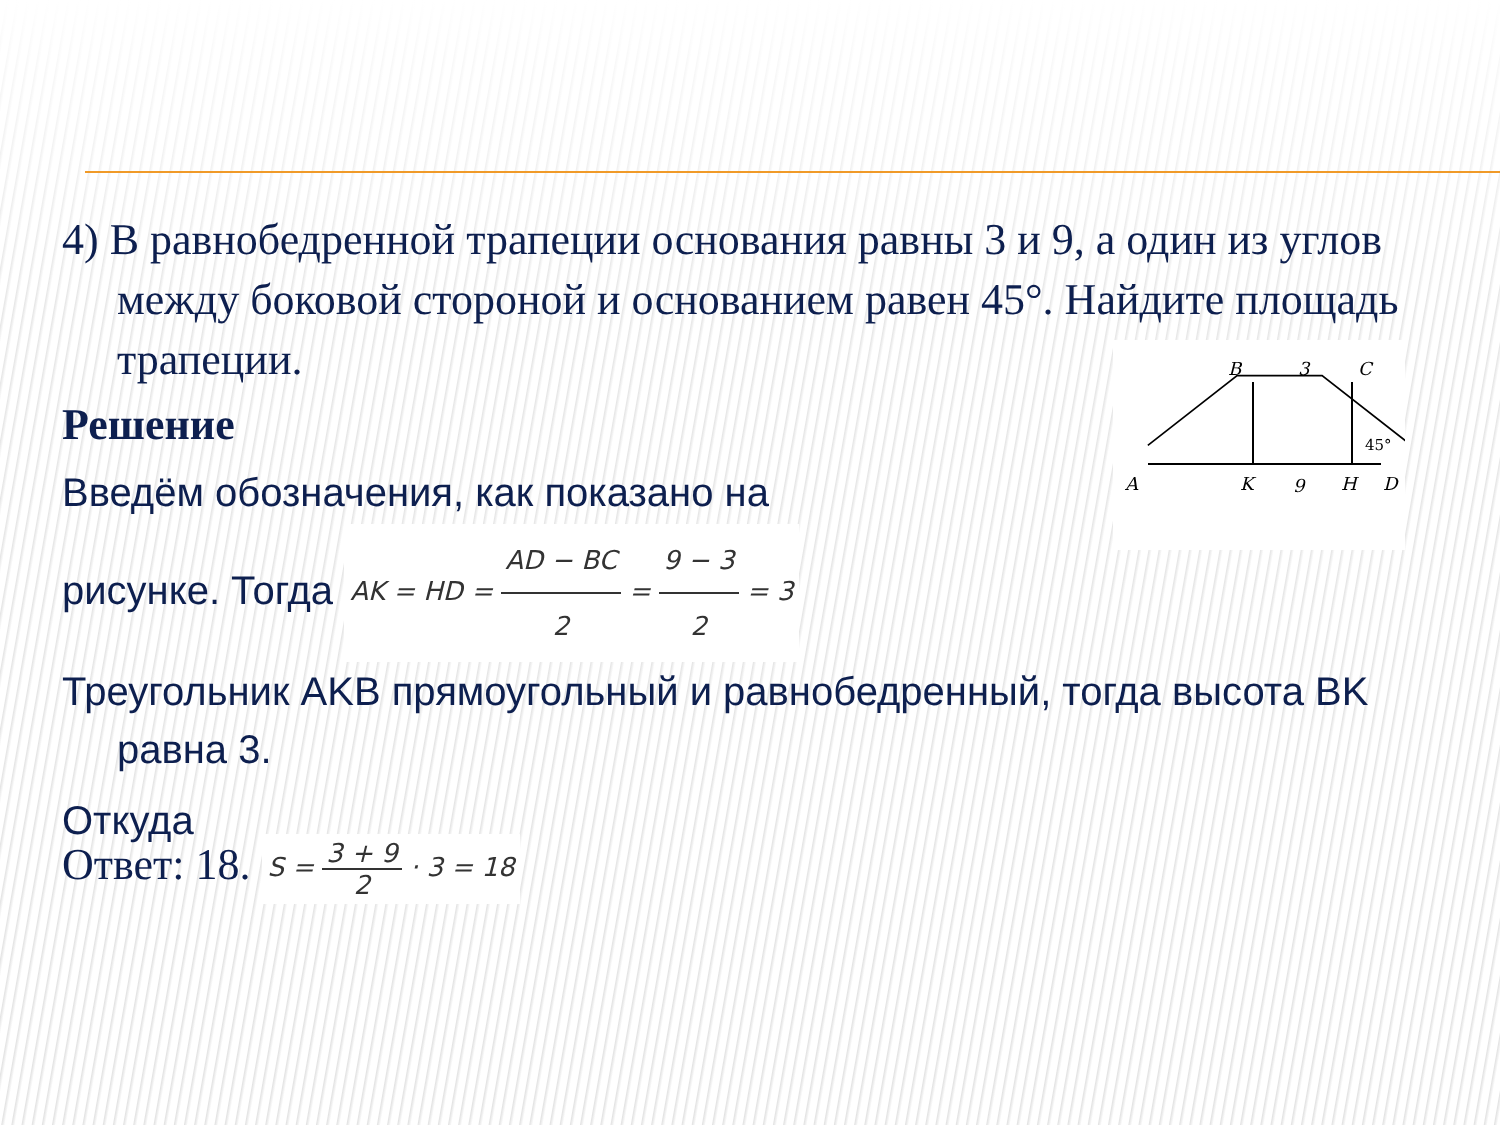B
3
C
A
K
9
H
D
45°
4) В равнобедренной трапеции основания равны 3 и 9, а один из углов между боковой стороной и основанием равен 45°. Найдите площадь трапеции.
Решение
Введём обозначения, как показано на
рисунке. Тогда AK = HD = AD − BC 2 = 9 − 3 2 = 3
Треугольник AKB прямоугольный и равнобедренный, тогда высота BK равна 3.
Откуда
Ответ: 18. S = 3 + 9 2 · 3 = 18